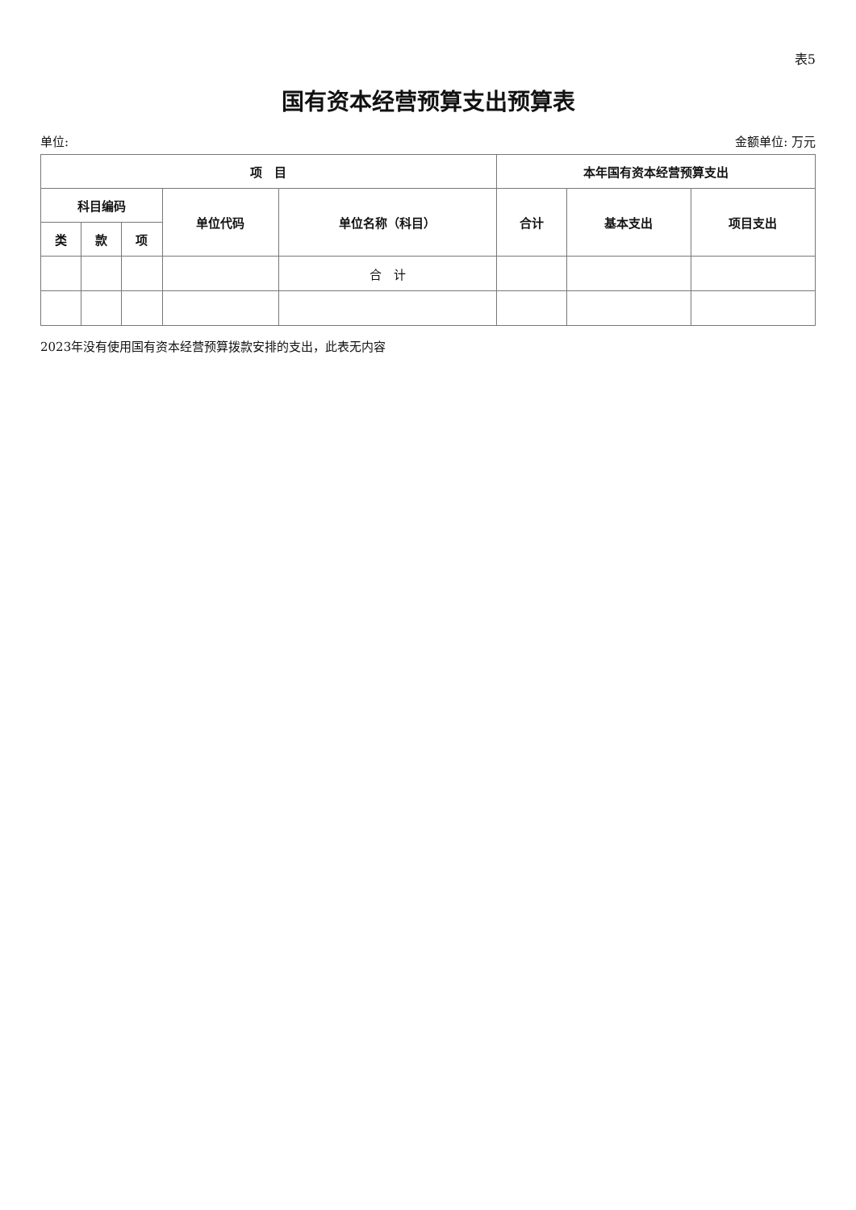表5
国有资本经营预算支出预算表
单位: 金额单位: 万元
| 项 目 | | | | | 本年国有资本经营预算支出 | | |
| --- | --- | --- | --- | --- | --- | --- | --- |
| 科目编码 | | | 单位代码 | 单位名称（科目） | 合计 | 基本支出 | 项目支出 |
| 类 | 款 | 项 | | | | | |
| | | | | 合 计 | | | |
2023年没有使用国有资本经营预算拨款安排的支出，此表无内容